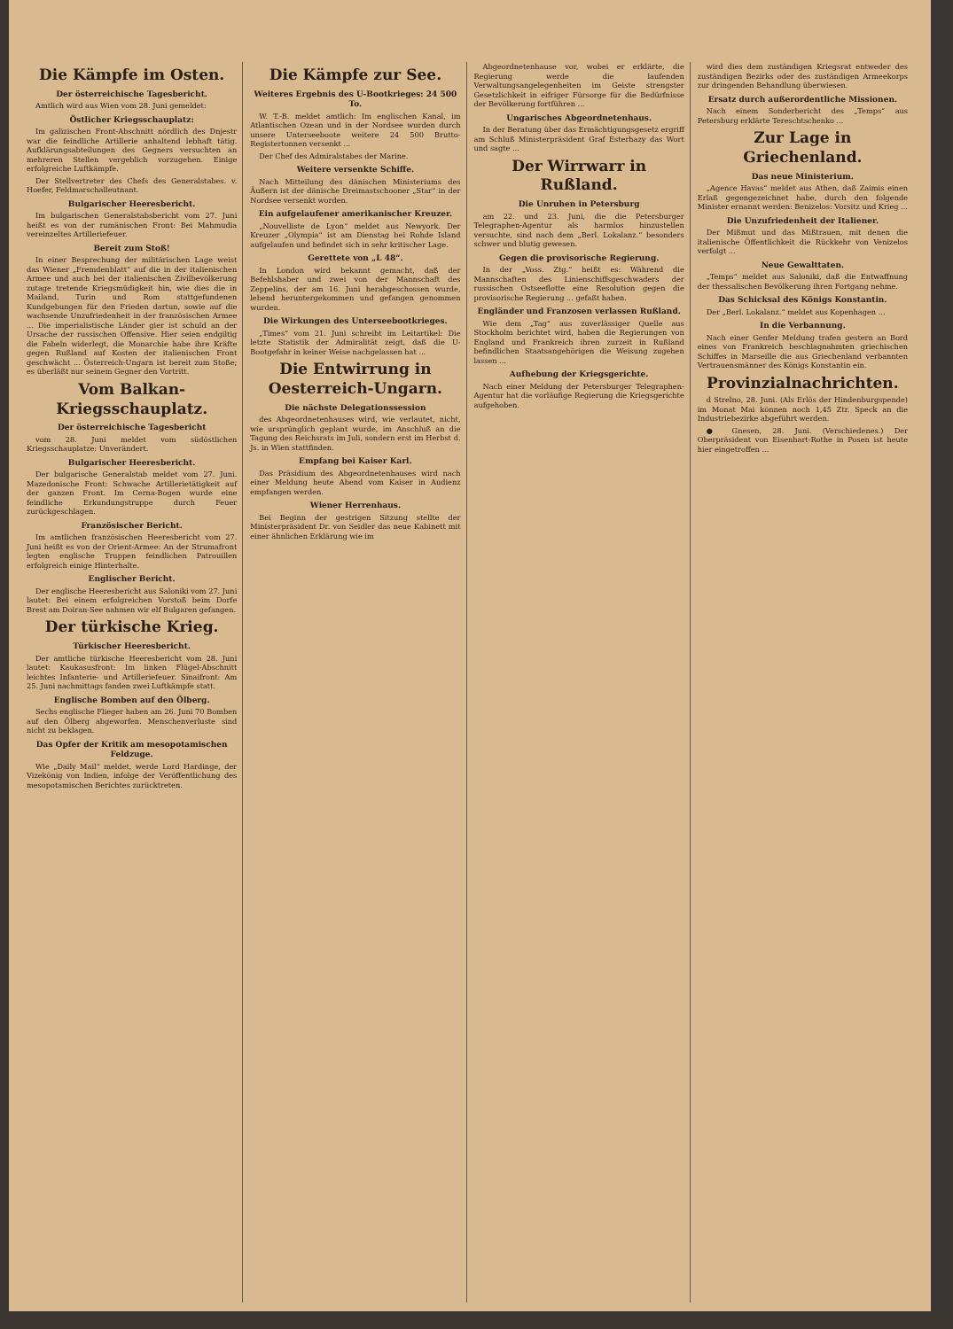Die Kämpfe im Osten.
Der österreichische Tagesbericht.
Amtlich wird aus Wien vom 28. Juni gemeldet:
Östlicher Kriegsschauplatz:
Im galizischen Front-Abschnitt nördlich des Dnjestr war die feindliche Artillerie anhaltend lebhaft tätig. Aufklärungsabteilungen des Gegners versuchten an mehreren Stellen vergeblich vorzugehen. Einige erfolgreiche Luftkämpfe.
Der Stellvertreter des Chefs des Generalstabes. v. Hoefer, Feldmarschalleutnant.
Bulgarischer Heeresbericht.
Im bulgarischen Generalstabsbericht vom 27. Juni heißt es von der rumänischen Front: Bei Mahmudia vereinzeltes Artilleriefeuer.
Bereit zum Stoß!
In einer Besprechung der militärischen Lage weist das Wiener „Fremdenblatt“ auf die in der italienischen Armee und auch bei der italienischen Zivilbevölkerung zutage tretende Kriegsmüdigkeit hin, wie dies die in Mailand, Turin und Rom stattgefundenen Kundgebungen für den Frieden dartun, sowie auf die wachsende Unzufriedenheit in der französischen Armee ... Die imperialistische Länder gier ist schuld an der Ursache der russischen Offensive. Hier seien endgiltig die Fabeln widerlegt, die Monarchie habe ihre Kräfte gegen Rußland auf Kosten der italienischen Front geschwächt ... Österreich-Ungarn ist bereit zum Stoße; es überläßt nur seinem Gegner den Vortritt.
Vom Balkan-Kriegsschauplatz.
Der österreichische Tagesbericht
vom 28. Juni meldet vom südöstlichen Kriegsschauplatze: Unverändert.
Bulgarischer Heeresbericht.
Der bulgarische Generalstab meldet vom 27. Juni. Mazedonische Front: Schwache Artillerietätigkeit auf der ganzen Front. Im Cerna-Bogen wurde eine feindliche Erkundungstruppe durch Feuer zurückgeschlagen.
Französischer Bericht.
Im amtlichen französischen Heeresbericht vom 27. Juni heißt es von der Orient-Armee: An der Strumafront legten englische Truppen feindlichen Patrouillen erfolgreich einige Hinterhalte.
Englischer Bericht.
Der englische Heeresbericht aus Saloniki vom 27. Juni lautet: Bei einem erfolgreichen Vorstoß beim Dorfe Brest am Doiran-See nahmen wir elf Bulgaren gefangen.
Der türkische Krieg.
Türkischer Heeresbericht.
Der amtliche türkische Heeresbericht vom 28. Juni lautet: Kaukasusfront: Im linken Flügel-Abschnitt leichtes Infanterie- und Artilleriefeuer. Sinaifront: Am 25. Juni nachmittags fanden zwei Luftkämpfe statt.
Englische Bomben auf den Ölberg.
Sechs englische Flieger haben am 26. Juni 70 Bomben auf den Ölberg abgeworfen. Menschenverluste sind nicht zu beklagen.
Das Opfer der Kritik am mesopotamischen Feldzuge.
Wie „Daily Mail“ meldet, werde Lord Hardinge, der Vizekönig von Indien, infolge der Veröffentlichung des mesopotamischen Berichtes zurücktreten.
Die Kämpfe zur See.
Weiteres Ergebnis des U-Bootkrieges: 24 500 To.
W. T.-B. meldet amtlich: Im englischen Kanal, im Atlantischen Ozean und in der Nordsee wurden durch unsere Unterseeboote weitere 24 500 Brutto-Registertonnen versenkt ...
Der Chef des Admiralstabes der Marine.
Weitere versenkte Schiffe.
Nach Mitteilung des dänischen Ministeriums des Äußern ist der dänische Dreimastschooner „Star“ in der Nordsee versenkt worden.
Ein aufgelaufener amerikanischer Kreuzer.
„Nouvelliste de Lyon“ meldet aus Newyork. Der Kreuzer „Olympia“ ist am Dienstag bei Rohde Island aufgelaufen und befindet sich in sehr kritischer Lage.
Gerettete von „L 48“.
In London wird bekannt gemacht, daß der Befehlshaber und zwei von der Mannschaft des Zeppelins, der am 16. Juni herabgeschossen wurde, lebend heruntergekommen und gefangen genommen wurden.
Die Wirkungen des Unterseebootkrieges.
„Times“ vom 21. Juni schreibt im Leitartikel: Die letzte Statistik der Admiralität zeigt, daß die U-Bootgefahr in keiner Weise nachgelassen hat ...
Die Entwirrung in Oesterreich-Ungarn.
Die nächste Delegationssession
des Abgeordnetenhauses wird, wie verlautet, nicht, wie ursprünglich geplant wurde, im Anschluß an die Tagung des Reichsrats im Juli, sondern erst im Herbst d. Js. in Wien stattfinden.
Empfang bei Kaiser Karl.
Das Präsidium des Abgeordnetenhauses wird nach einer Meldung heute Abend vom Kaiser in Audienz empfangen werden.
Wiener Herrenhaus.
Bei Beginn der gestrigen Sitzung stellte der Ministerpräsident Dr. von Seidler das neue Kabinett mit einer ähnlichen Erklärung wie im
Abgeordnetenhause vor, wobei er erklärte, die Regierung werde die laufenden Verwaltungsangelegenheiten im Geiste strengster Gesetzlichkeit in eifriger Fürsorge für die Bedürfnisse der Bevölkerung fortführen ...
Ungarisches Abgeordnetenhaus.
In der Beratung über das Ermächtigungsgesetz ergriff am Schluß Ministerpräsident Graf Esterhazy das Wort und sagte ...
Der Wirrwarr in Rußland.
Die Unruhen in Petersburg
am 22. und 23. Juni, die die Petersburger Telegraphen-Agentur als harmlos hinzustellen versuchte, sind nach dem „Berl. Lokalanz.“ besonders schwer und blutig gewesen.
Gegen die provisorische Regierung.
In der „Voss. Ztg.“ heißt es: Während die Mannschaften des Linienschiffsgeschwaders der russischen Ostseeflotte eine Resolution gegen die provisorische Regierung ... gefaßt haben.
Engländer und Franzosen verlassen Rußland.
Wie dem „Tag“ aus zuverlässiger Quelle aus Stockholm berichtet wird, haben die Regierungen von England und Frankreich ihren zurzeit in Rußland befindlichen Staatsangehörigen die Weisung zugehen lassen ...
Aufhebung der Kriegsgerichte.
Nach einer Meldung der Petersburger Telegraphen-Agentur hat die vorläufige Regierung die Kriegsgerichte aufgehoben.
wird dies dem zuständigen Kriegsrat entweder des zuständigen Bezirks oder des zuständigen Armeekorps zur dringenden Behandlung überwiesen.
Ersatz durch außerordentliche Missionen.
Nach einem Sonderbericht des „Temps“ aus Petersburg erklärte Tereschtschenko ...
Zur Lage in Griechenland.
Das neue Ministerium.
„Agence Havas“ meldet aus Athen, daß Zaimis einen Erlaß gegengezeichnet habe, durch den folgende Minister ernannt werden: Benizelos: Vorsitz und Krieg ...
Die Unzufriedenheit der Italiener.
Der Mißmut und das Mißtrauen, mit denen die italienische Öffentlichkeit die Rückkehr von Venizelos verfolgt ...
Neue Gewalttaten.
„Temps“ meldet aus Saloniki, daß die Entwaffnung der thessalischen Bevölkerung ihren Fortgang nehme.
Das Schicksal des Königs Konstantin.
Der „Berl. Lokalanz.“ meldet aus Kopenhagen ...
In die Verbannung.
Nach einer Genfer Meldung trafen gestern an Bord eines von Frankreich beschlagnahmten griechischen Schiffes in Marseille die aus Griechenland verbannten Vertrauensmänner des Königs Konstantin ein.
Provinzialnachrichten.
d Strelno, 28. Juni. (Als Erlös der Hindenburgspende) im Monat Mai können noch 1,45 Ztr. Speck an die Industriebezirke abgeführt werden.
● Gnesen, 28. Juni. (Verschiedenes.) Der Oberpräsident von Eisenhart-Rothe in Posen ist heute hier eingetroffen ...